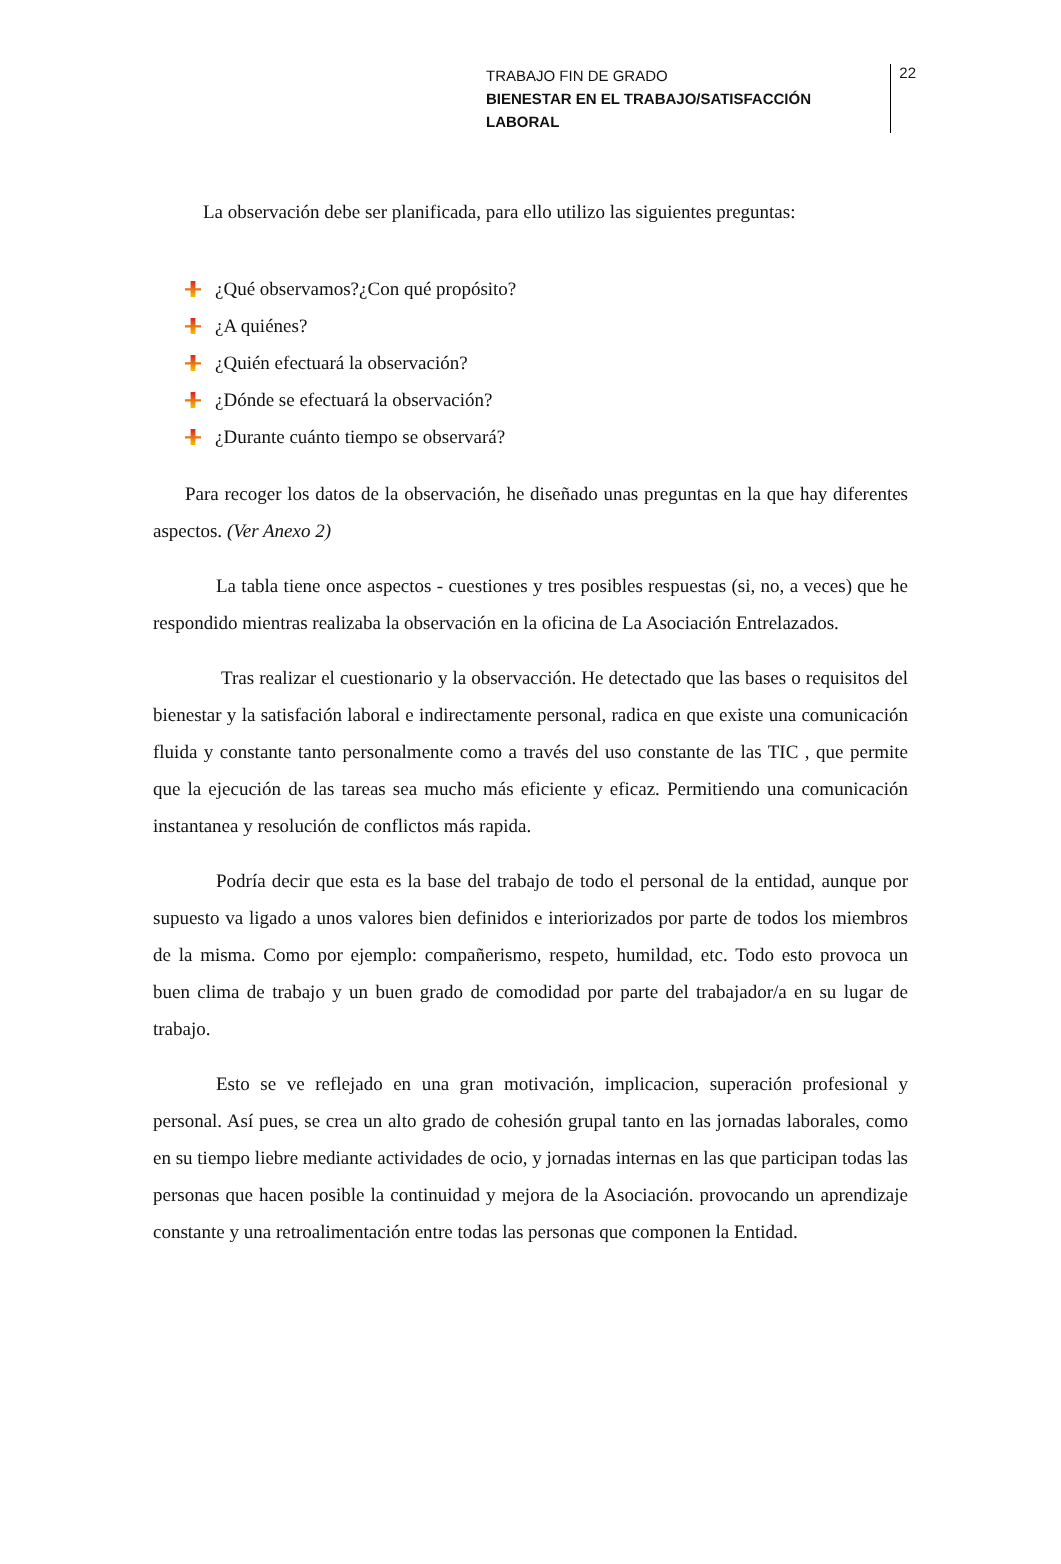TRABAJO FIN DE GRADO
BIENESTAR EN EL TRABAJO/SATISFACCIÓN LABORAL
22
La observación debe ser planificada, para ello utilizo las siguientes preguntas:
¿Qué observamos?¿Con qué propósito?
¿A quiénes?
¿Quién efectuará la observación?
¿Dónde se efectuará la observación?
¿Durante cuánto tiempo se observará?
Para recoger los datos de la observación, he diseñado unas preguntas en la que hay diferentes aspectos. (Ver Anexo 2)
La tabla tiene once aspectos - cuestiones y tres posibles respuestas (si, no, a veces) que he respondido mientras realizaba la observación en la oficina de La Asociación Entrelazados.
Tras realizar el cuestionario y la observacción. He detectado que las bases o requisitos del bienestar y la satisfación laboral e indirectamente personal, radica en que existe una comunicación fluida y constante tanto personalmente como a través del uso constante de las TIC , que permite que la ejecución de las tareas sea mucho más eficiente y eficaz. Permitiendo una comunicación instantanea y resolución de conflictos más rapida.
Podría decir que esta es la base del trabajo de todo el personal de la entidad, aunque por supuesto va ligado a unos valores bien definidos e interiorizados por parte de todos los miembros de la misma. Como por ejemplo: compañerismo, respeto, humildad, etc. Todo esto provoca un buen clima de trabajo y un buen grado de comodidad por parte del trabajador/a en su lugar de trabajo.
Esto se ve reflejado en una gran motivación, implicacion, superación profesional y personal. Así pues, se crea un alto grado de cohesión grupal tanto en las jornadas laborales, como en su tiempo liebre mediante actividades de ocio, y jornadas internas en las que participan todas las personas que hacen posible la continuidad y mejora de la Asociación. provocando un aprendizaje constante y una retroalimentación entre todas las personas que componen la Entidad.